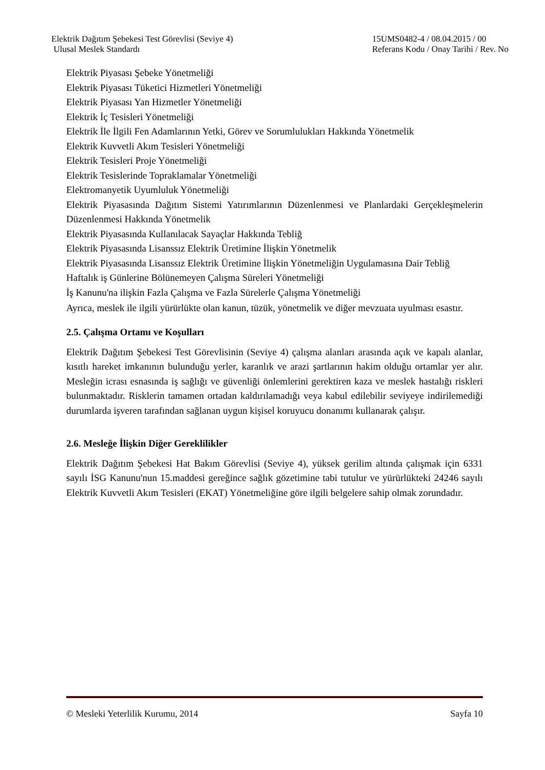Elektrik Dağıtım Şebekesi Test Görevlisi (Seviye 4)
Ulusal Meslek Standardı
15UMS0482-4 / 08.04.2015 / 00
Referans Kodu / Onay Tarihi / Rev. No
Elektrik Piyasası Şebeke Yönetmeliği
Elektrik Piyasası Tüketici Hizmetleri Yönetmeliği
Elektrik Piyasası Yan Hizmetler Yönetmeliği
Elektrik İç Tesisleri Yönetmeliği
Elektrik İle İlgili Fen Adamlarının Yetki, Görev ve Sorumlulukları Hakkında Yönetmelik
Elektrik Kuvvetli Akım Tesisleri Yönetmeliği
Elektrik Tesisleri Proje Yönetmeliği
Elektrik Tesislerinde Topraklamalar Yönetmeliği
Elektromanyetik Uyumluluk Yönetmeliği
Elektrik Piyasasında Dağıtım Sistemi Yatırımlarının Düzenlenmesi ve Planlardaki Gerçekleşmelerin Düzenlenmesi Hakkında Yönetmelik
Elektrik Piyasasında Kullanılacak Sayaçlar Hakkında Tebliğ
Elektrik Piyasasında Lisanssız Elektrik Üretimine İlişkin Yönetmelik
Elektrik Piyasasında Lisanssız Elektrik Üretimine İlişkin Yönetmeliğin Uygulamasına Dair Tebliğ
Haftalık iş Günlerine Bölünemeyen Çalışma Süreleri Yönetmeliği
İş Kanunu'na ilişkin Fazla Çalışma ve Fazla Sürelerle Çalışma Yönetmeliği
Ayrıca, meslek ile ilgili yürürlükte olan kanun, tüzük, yönetmelik ve diğer mevzuata uyulması esastır.
2.5. Çalışma Ortamı ve Koşulları
Elektrik Dağıtım Şebekesi Test Görevlisinin (Seviye 4) çalışma alanları arasında açık ve kapalı alanlar, kısıtlı hareket imkanının bulunduğu yerler, karanlık ve arazi şartlarının hakim olduğu ortamlar yer alır. Mesleğin icrası esnasında iş sağlığı ve güvenliği önlemlerini gerektiren kaza ve meslek hastalığı riskleri bulunmaktadır. Risklerin tamamen ortadan kaldırılamadığı veya kabul edilebilir seviyeye indirilemediği durumlarda işveren tarafından sağlanan uygun kişisel koruyucu donanımı kullanarak çalışır.
2.6. Mesleğe İlişkin Diğer Gereklilikler
Elektrik Dağıtım Şebekesi Hat Bakım Görevlisi (Seviye 4), yüksek gerilim altında çalışmak için 6331 sayılı İSG Kanunu'nun 15.maddesi gereğince sağlık gözetimine tabi tutulur ve yürürlükteki 24246 sayılı Elektrik Kuvvetli Akım Tesisleri (EKAT) Yönetmeliğine göre ilgili belgelere sahip olmak zorundadır.
© Mesleki Yeterlilik Kurumu, 2014 Sayfa 10